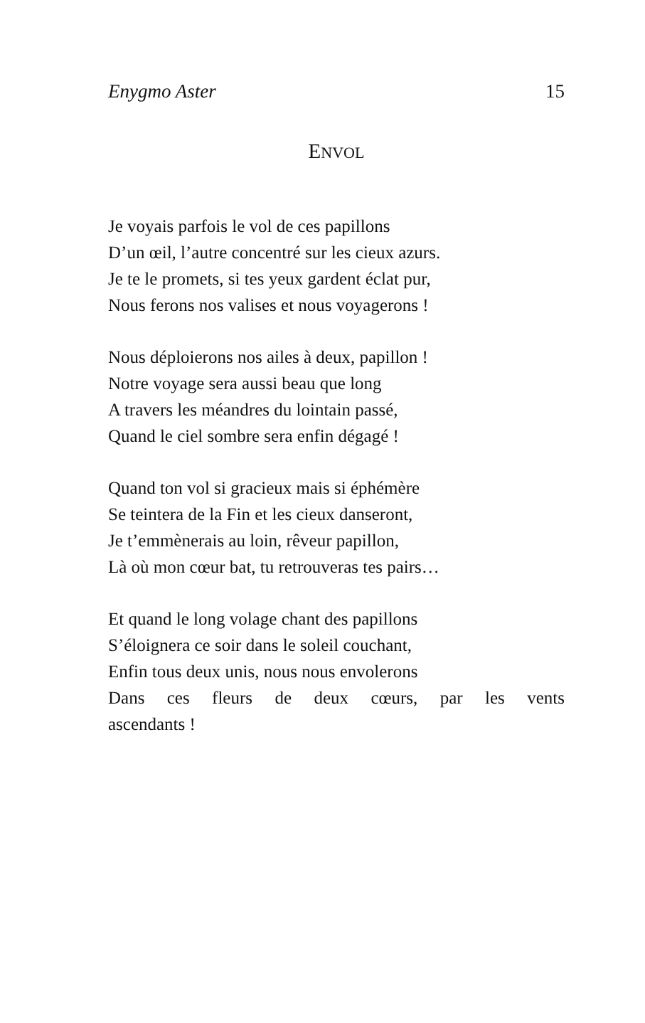Enygmo Aster 15
ENVOL
Je voyais parfois le vol de ces papillons
D’un œil, l’autre concentré sur les cieux azurs.
Je te le promets, si tes yeux gardent éclat pur,
Nous ferons nos valises et nous voyagerons !
Nous déploierons nos ailes à deux, papillon !
Notre voyage sera aussi beau que long
A travers les méandres du lointain passé,
Quand le ciel sombre sera enfin dégagé !
Quand ton vol si gracieux mais si éphémère
Se teintera de la Fin et les cieux danseront,
Je t’emmènerais au loin, rêveur papillon,
Là où mon cœur bat, tu retrouveras tes pairs…
Et quand le long volage chant des papillons
S’éloignera ce soir dans le soleil couchant,
Enfin tous deux unis, nous nous envolerons
Dans ces fleurs de deux cœurs, par les vents
ascendants !